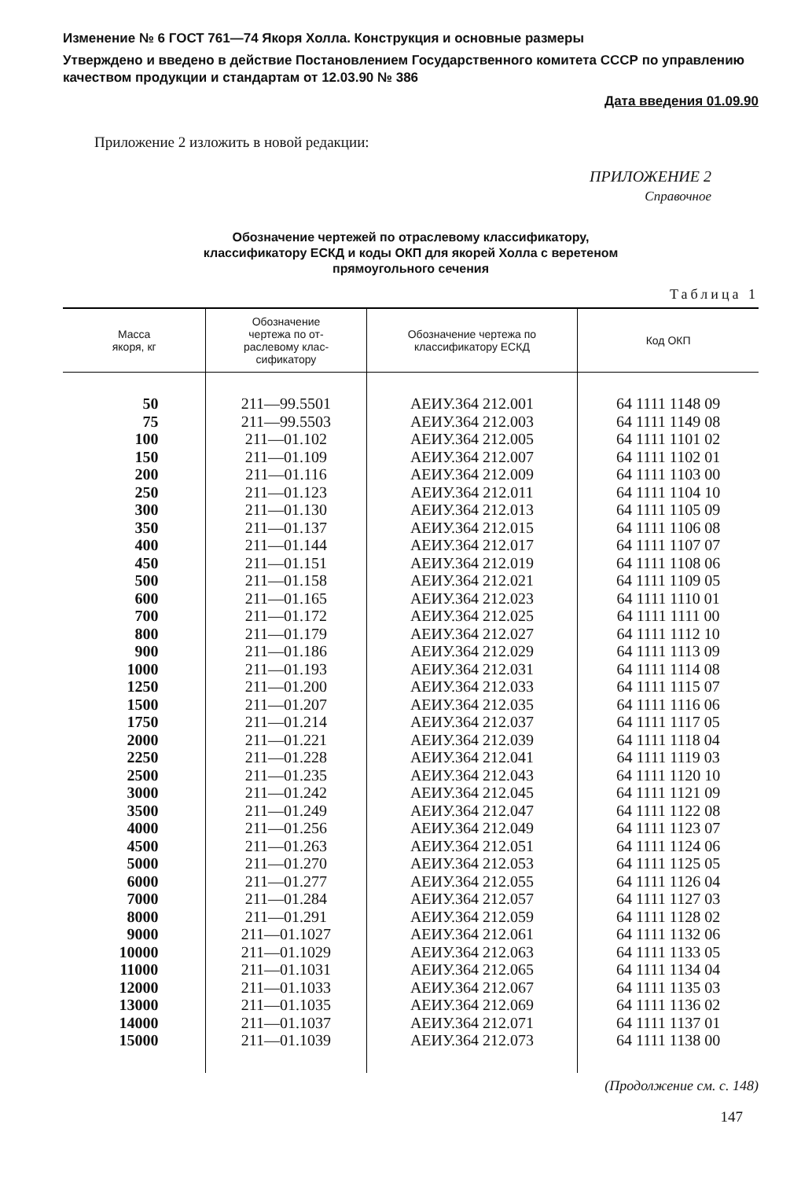Изменение № 6 ГОСТ 761—74 Якоря Холла. Конструкция и основные размеры
Утверждено и введено в действие Постановлением Государственного комитета СССР по управлению качеством продукции и стандартам от 12.03.90 № 386
Дата введения 01.09.90
Приложение 2 изложить в новой редакции:
ПРИЛОЖЕНИЕ 2
Справочное
Обозначение чертежей по отраслевому классификатору,
классификатору ЕСКД и коды ОКП для якорей Холла с веретеном
прямоугольного сечения
Таблица 1
| Масса якоря, кг | Обозначение чертежа по от- раслевому клас- сификатору | Обозначение чертежа по классификатору ЕСКД | Код ОКП |
| --- | --- | --- | --- |
| 50 | 211—99.5501 | АЕИУ.364 212.001 | 64 1111 1148 09 |
| 75 | 211—99.5503 | АЕИУ.364 212.003 | 64 1111 1149 08 |
| 100 | 211—01.102 | АЕИУ.364 212.005 | 64 1111 1101 02 |
| 150 | 211—01.109 | АЕИУ.364 212.007 | 64 1111 1102 01 |
| 200 | 211—01.116 | АЕИУ.364 212.009 | 64 1111 1103 00 |
| 250 | 211—01.123 | АЕИУ.364 212.011 | 64 1111 1104 10 |
| 300 | 211—01.130 | АЕИУ.364 212.013 | 64 1111 1105 09 |
| 350 | 211—01.137 | АЕИУ.364 212.015 | 64 1111 1106 08 |
| 400 | 211—01.144 | АЕИУ.364 212.017 | 64 1111 1107 07 |
| 450 | 211—01.151 | АЕИУ.364 212.019 | 64 1111 1108 06 |
| 500 | 211—01.158 | АЕИУ.364 212.021 | 64 1111 1109 05 |
| 600 | 211—01.165 | АЕИУ.364 212.023 | 64 1111 1110 01 |
| 700 | 211—01.172 | АЕИУ.364 212.025 | 64 1111 1111 00 |
| 800 | 211—01.179 | АЕИУ.364 212.027 | 64 1111 1112 10 |
| 900 | 211—01.186 | АЕИУ.364 212.029 | 64 1111 1113 09 |
| 1000 | 211—01.193 | АЕИУ.364 212.031 | 64 1111 1114 08 |
| 1250 | 211—01.200 | АЕИУ.364 212.033 | 64 1111 1115 07 |
| 1500 | 211—01.207 | АЕИУ.364 212.035 | 64 1111 1116 06 |
| 1750 | 211—01.214 | АЕИУ.364 212.037 | 64 1111 1117 05 |
| 2000 | 211—01.221 | АЕИУ.364 212.039 | 64 1111 1118 04 |
| 2250 | 211—01.228 | АЕИУ.364 212.041 | 64 1111 1119 03 |
| 2500 | 211—01.235 | АЕИУ.364 212.043 | 64 1111 1120 10 |
| 3000 | 211—01.242 | АЕИУ.364 212.045 | 64 1111 1121 09 |
| 3500 | 211—01.249 | АЕИУ.364 212.047 | 64 1111 1122 08 |
| 4000 | 211—01.256 | АЕИУ.364 212.049 | 64 1111 1123 07 |
| 4500 | 211—01.263 | АЕИУ.364 212.051 | 64 1111 1124 06 |
| 5000 | 211—01.270 | АЕИУ.364 212.053 | 64 1111 1125 05 |
| 6000 | 211—01.277 | АЕИУ.364 212.055 | 64 1111 1126 04 |
| 7000 | 211—01.284 | АЕИУ.364 212.057 | 64 1111 1127 03 |
| 8000 | 211—01.291 | АЕИУ.364 212.059 | 64 1111 1128 02 |
| 9000 | 211—01.1027 | АЕИУ.364 212.061 | 64 1111 1132 06 |
| 10000 | 211—01.1029 | АЕИУ.364 212.063 | 64 1111 1133 05 |
| 11000 | 211—01.1031 | АЕИУ.364 212.065 | 64 1111 1134 04 |
| 12000 | 211—01.1033 | АЕИУ.364 212.067 | 64 1111 1135 03 |
| 13000 | 211—01.1035 | АЕИУ.364 212.069 | 64 1111 1136 02 |
| 14000 | 211—01.1037 | АЕИУ.364 212.071 | 64 1111 1137 01 |
| 15000 | 211—01.1039 | АЕИУ.364 212.073 | 64 1111 1138 00 |
(Продолжение см. с. 148)
147